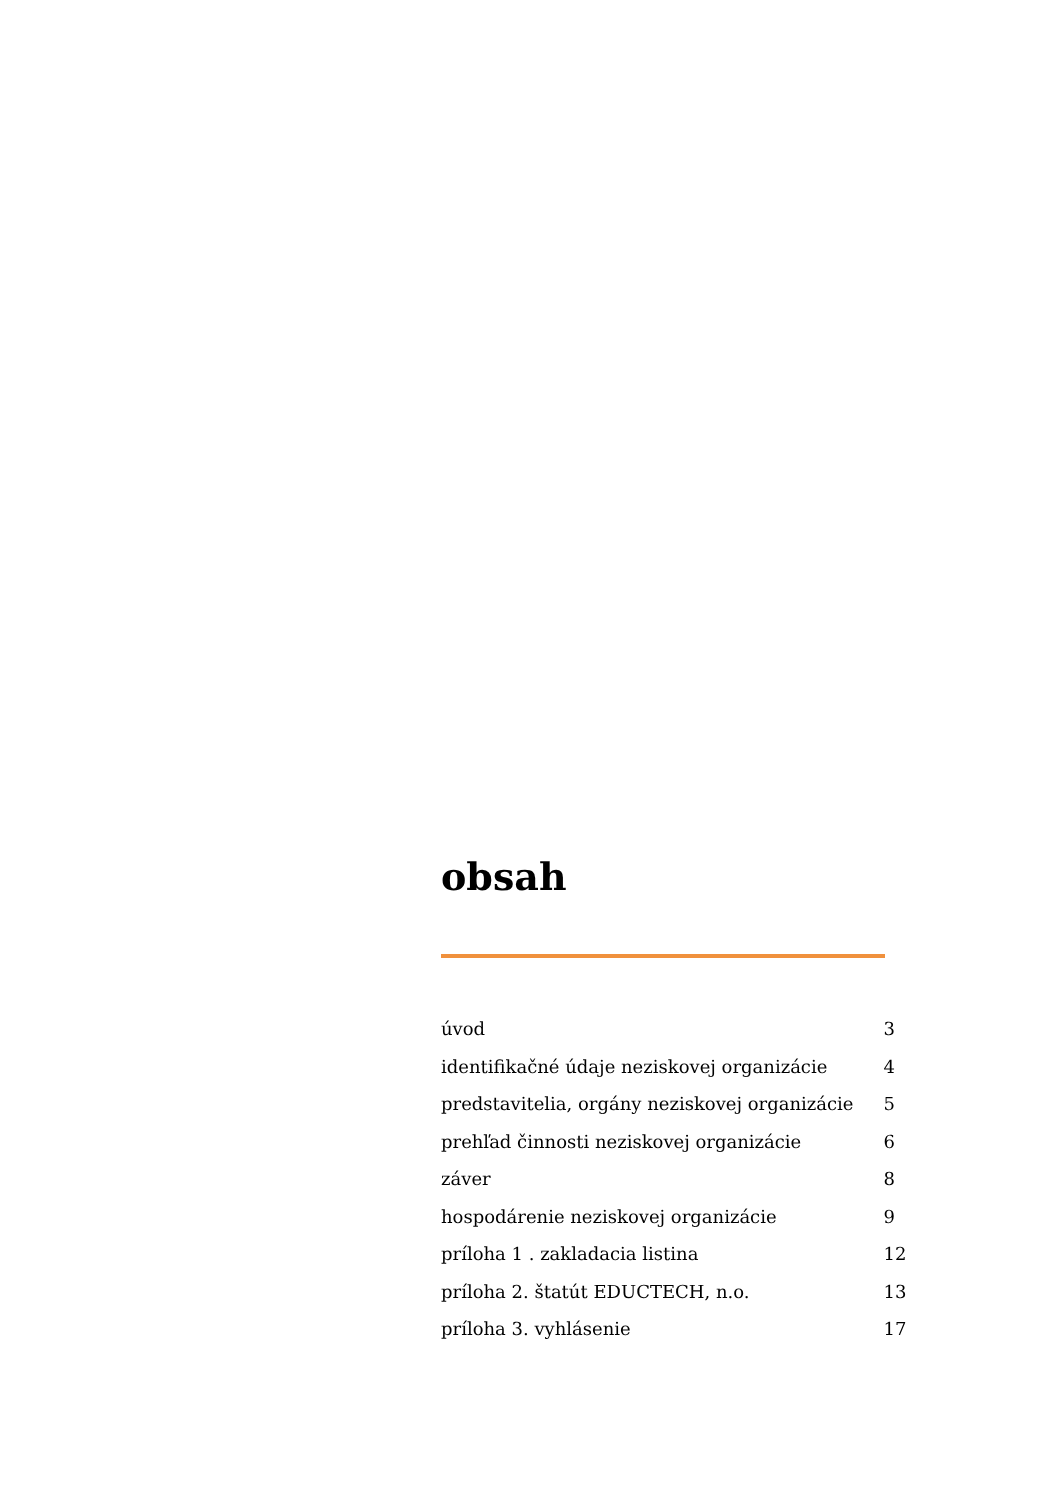obsah
| úvod | 3 |
| identifikačné údaje neziskovej organizácie | 4 |
| predstavitelia, orgány neziskovej organizácie | 5 |
| prehľad činnosti neziskovej organizácie | 6 |
| záver | 8 |
| hospodárenie neziskovej organizácie | 9 |
| príloha 1 . zakladacia listina | 12 |
| príloha 2. štatút EDUCTECH, n.o. | 13 |
| príloha 3. vyhlásenie | 17 |